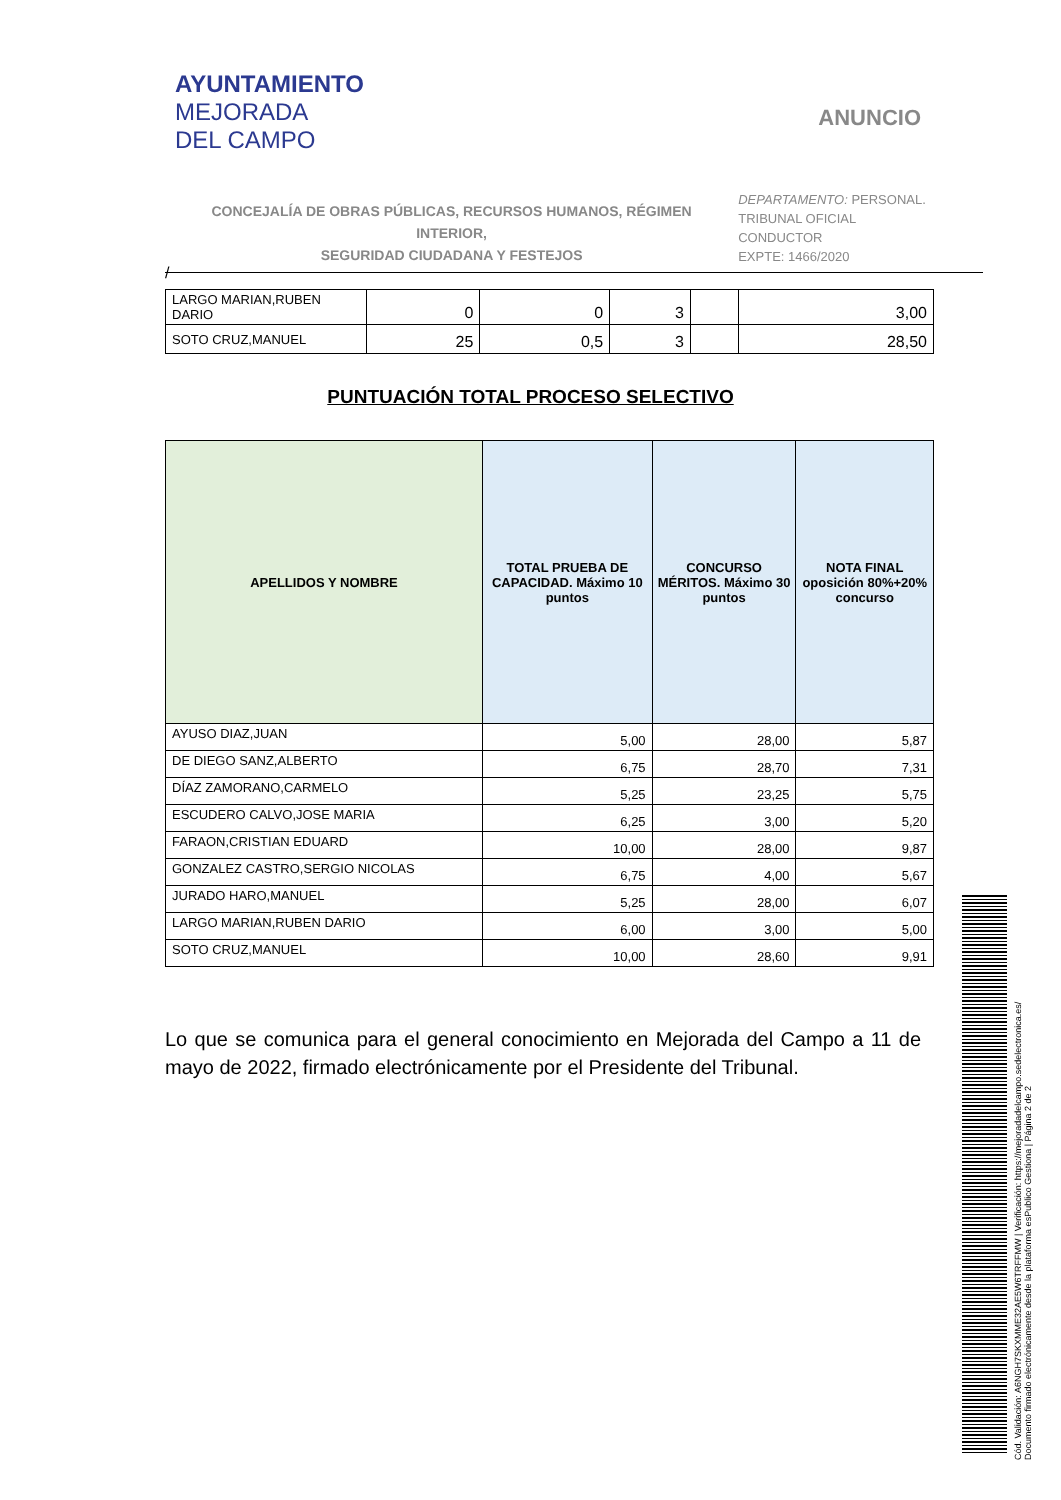AYUNTAMIENTO
MEJORADA
DEL CAMPO
ANUNCIO
CONCEJALÍA DE OBRAS PÚBLICAS, RECURSOS HUMANOS, RÉGIMEN INTERIOR,
SEGURIDAD CIUDADANA Y FESTEJOS
DEPARTAMENTO: PERSONAL.
TRIBUNAL OFICIAL CONDUCTOR
EXPTE: 1466/2020
/
| LARGO MARIAN,RUBEN DARIO | 0 | 0 | 3 | | 3,00 |
| SOTO CRUZ,MANUEL | 25 | 0,5 | 3 | | 28,50 |
PUNTUACIÓN TOTAL PROCESO SELECTIVO
| APELLIDOS Y NOMBRE | TOTAL PRUEBA DE CAPACIDAD. Máximo 10 puntos | CONCURSO MÉRITOS. Máximo 30 puntos | NOTA FINAL oposición 80%+20% concurso |
| --- | --- | --- | --- |
| AYUSO DIAZ,JUAN | 5,00 | 28,00 | 5,87 |
| DE DIEGO SANZ,ALBERTO | 6,75 | 28,70 | 7,31 |
| DÍAZ ZAMORANO,CARMELO | 5,25 | 23,25 | 5,75 |
| ESCUDERO CALVO,JOSE MARIA | 6,25 | 3,00 | 5,20 |
| FARAON,CRISTIAN EDUARD | 10,00 | 28,00 | 9,87 |
| GONZALEZ CASTRO,SERGIO NICOLAS | 6,75 | 4,00 | 5,67 |
| JURADO HARO,MANUEL | 5,25 | 28,00 | 6,07 |
| LARGO MARIAN,RUBEN DARIO | 6,00 | 3,00 | 5,00 |
| SOTO CRUZ,MANUEL | 10,00 | 28,60 | 9,91 |
Lo que se comunica para el general conocimiento en Mejorada del Campo a 11 de mayo de 2022, firmado electrónicamente por el Presidente del Tribunal.
Cód. Validación: A6NGH7SKXMME32AE5W6TRFFMW | Verificación: https://mejoradadelcampo.sedelectronica.es/
Documento firmado electrónicamente desde la plataforma esPublico Gestiona | Página 2 de 2